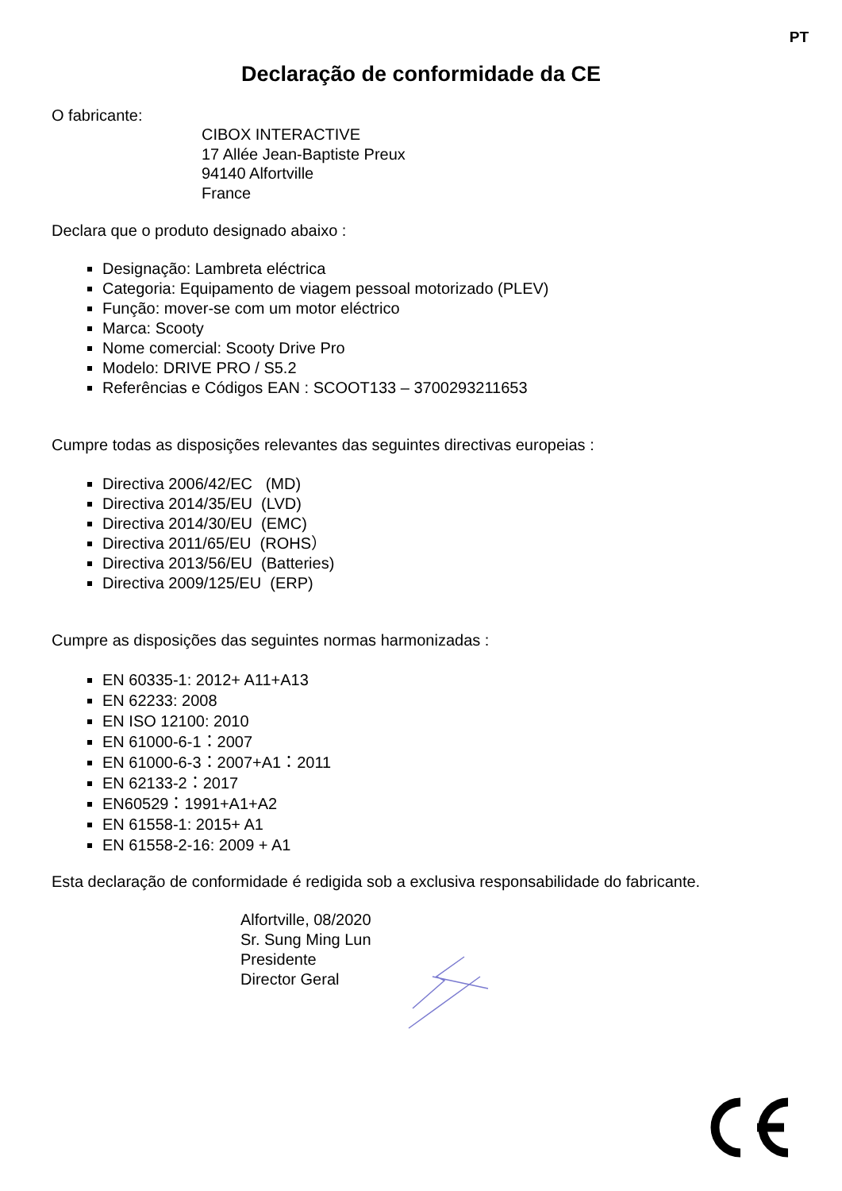PT
Declaração de conformidade da CE
O fabricante:
CIBOX INTERACTIVE
17 Allée Jean-Baptiste Preux
94140 Alfortville
France
Declara que o produto designado abaixo :
Designação: Lambreta eléctrica
Categoria: Equipamento de viagem pessoal motorizado (PLEV)
Função: mover-se com um motor eléctrico
Marca: Scooty
Nome comercial: Scooty Drive Pro
Modelo: DRIVE PRO / S5.2
Referências e Códigos EAN : SCOOT133 – 3700293211653
Cumpre todas as disposições relevantes das seguintes directivas europeias :
Directiva 2006/42/EC (MD)
Directiva 2014/35/EU (LVD)
Directiva 2014/30/EU (EMC)
Directiva 2011/65/EU (ROHS）
Directiva 2013/56/EU (Batteries)
Directiva 2009/125/EU (ERP)
Cumpre as disposições das seguintes normas harmonizadas :
EN 60335-1: 2012+ A11+A13
EN 62233: 2008
EN ISO 12100: 2010
EN 61000-6-1：2007
EN 61000-6-3：2007+A1：2011
EN 62133-2：2017
EN60529：1991+A1+A2
EN 61558-1: 2015+ A1
EN 61558-2-16: 2009 + A1
Esta declaração de conformidade é redigida sob a exclusiva responsabilidade do fabricante.
Alfortville, 08/2020
Sr. Sung Ming Lun
Presidente
Director Geral